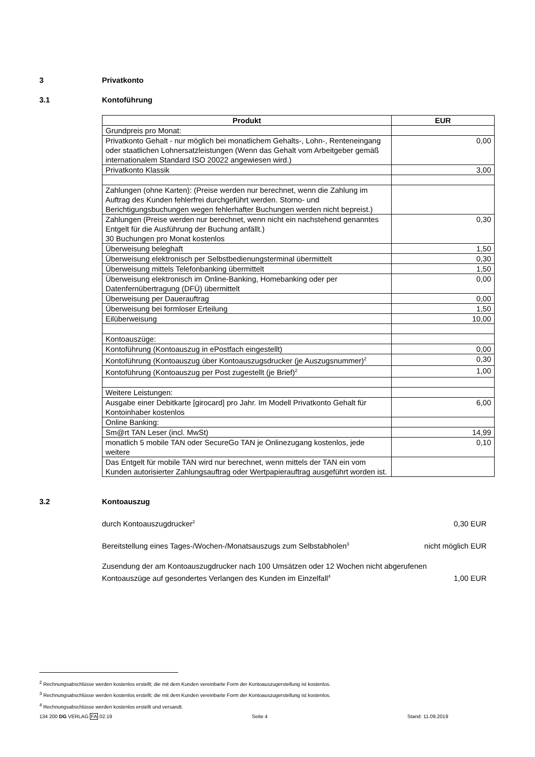3 Privatkonto
3.1 Kontoführung
| Produkt | EUR |
| --- | --- |
| Grundpreis pro Monat: | |
| Privatkonto Gehalt - nur möglich bei monatlichem Gehalts-, Lohn-, Renteneingang oder staatlichen Lohnersatzleistungen (Wenn das Gehalt vom Arbeitgeber gemäß internationalem Standard ISO 20022 angewiesen wird.) | 0,00 |
| Privatkonto Klassik | 3,00 |
| Zahlungen (ohne Karten): (Preise werden nur berechnet, wenn die Zahlung im Auftrag des Kunden fehlerfrei durchgeführt werden. Storno- und Berichtigungsbuchungen wegen fehlerhafter Buchungen werden nicht bepreist.) | |
| Zahlungen (Preise werden nur berechnet, wenn nicht ein nachstehend genanntes Entgelt für die Ausführung der Buchung anfällt.) 30 Buchungen pro Monat kostenlos | 0,30 |
| Überweisung beleghaft | 1,50 |
| Überweisung elektronisch per Selbstbedienungsterminal übermittelt | 0,30 |
| Überweisung mittels Telefonbanking übermittelt | 1,50 |
| Überweisung elektronisch im Online-Banking, Homebanking oder per Datenfernübertragung (DFÜ) übermittelt | 0,00 |
| Überweisung per Dauerauftrag | 0,00 |
| Überweisung bei formloser Erteilung | 1,50 |
| Eilüberweisung | 10,00 |
| Kontoauszüge: | |
| Kontoführung (Kontoauszug in ePostfach eingestellt) | 0,00 |
| Kontoführung (Kontoauszug über Kontoauszugsdrucker (je Auszugsnummer)<sup>2</sup> | 0,30 |
| Kontoführung (Kontoauszug per Post zugestellt (je Brief)<sup>2</sup> | 1,00 |
| Weitere Leistungen: | |
| Ausgabe einer Debitkarte [girocard] pro Jahr. Im Modell Privatkonto Gehalt für Kontoinhaber kostenlos | 6,00 |
| Online Banking: | |
| Sm@rt TAN Leser (incl. MwSt) | 14,99 |
| monatlich 5 mobile TAN oder SecureGo TAN je Onlinezugang kostenlos, jede weitere | 0,10 |
| Das Entgelt für mobile TAN wird nur berechnet, wenn mittels der TAN ein vom Kunden autorisierter Zahlungsauftrag oder Wertpapierauftrag ausgeführt worden ist. | |
3.2 Kontoauszug
durch Kontoauszugdrucker<sup>2</sup> 0,30 EUR
Bereitstellung eines Tages-/Wochen-/Monatsauszugs zum Selbstabholen<sup>3</sup> nicht möglich EUR
Zusendung der am Kontoauszugdrucker nach 100 Umsätzen oder 12 Wochen nicht abgerufenen
Kontoauszüge auf gesondertes Verlangen des Kunden im Einzelfall<sup>4</sup> 1,00 EUR
<sup>2</sup> Rechnungsabschlüsse werden kostenlos erstellt; die mit dem Kunden vereinbarte Form der Kontoauszugerstellung ist kostenlos.
<sup>3</sup> Rechnungsabschlüsse werden kostenlos erstellt; die mit dem Kunden vereinbarte Form der Kontoauszugerstellung ist kostenlos.
<sup>4</sup> Rechnungsabschlüsse werden kostenlos erstellt und versandt.
134 200 DG VERLAG FA 02.19 Seite 4 Stand: 11.09.2019